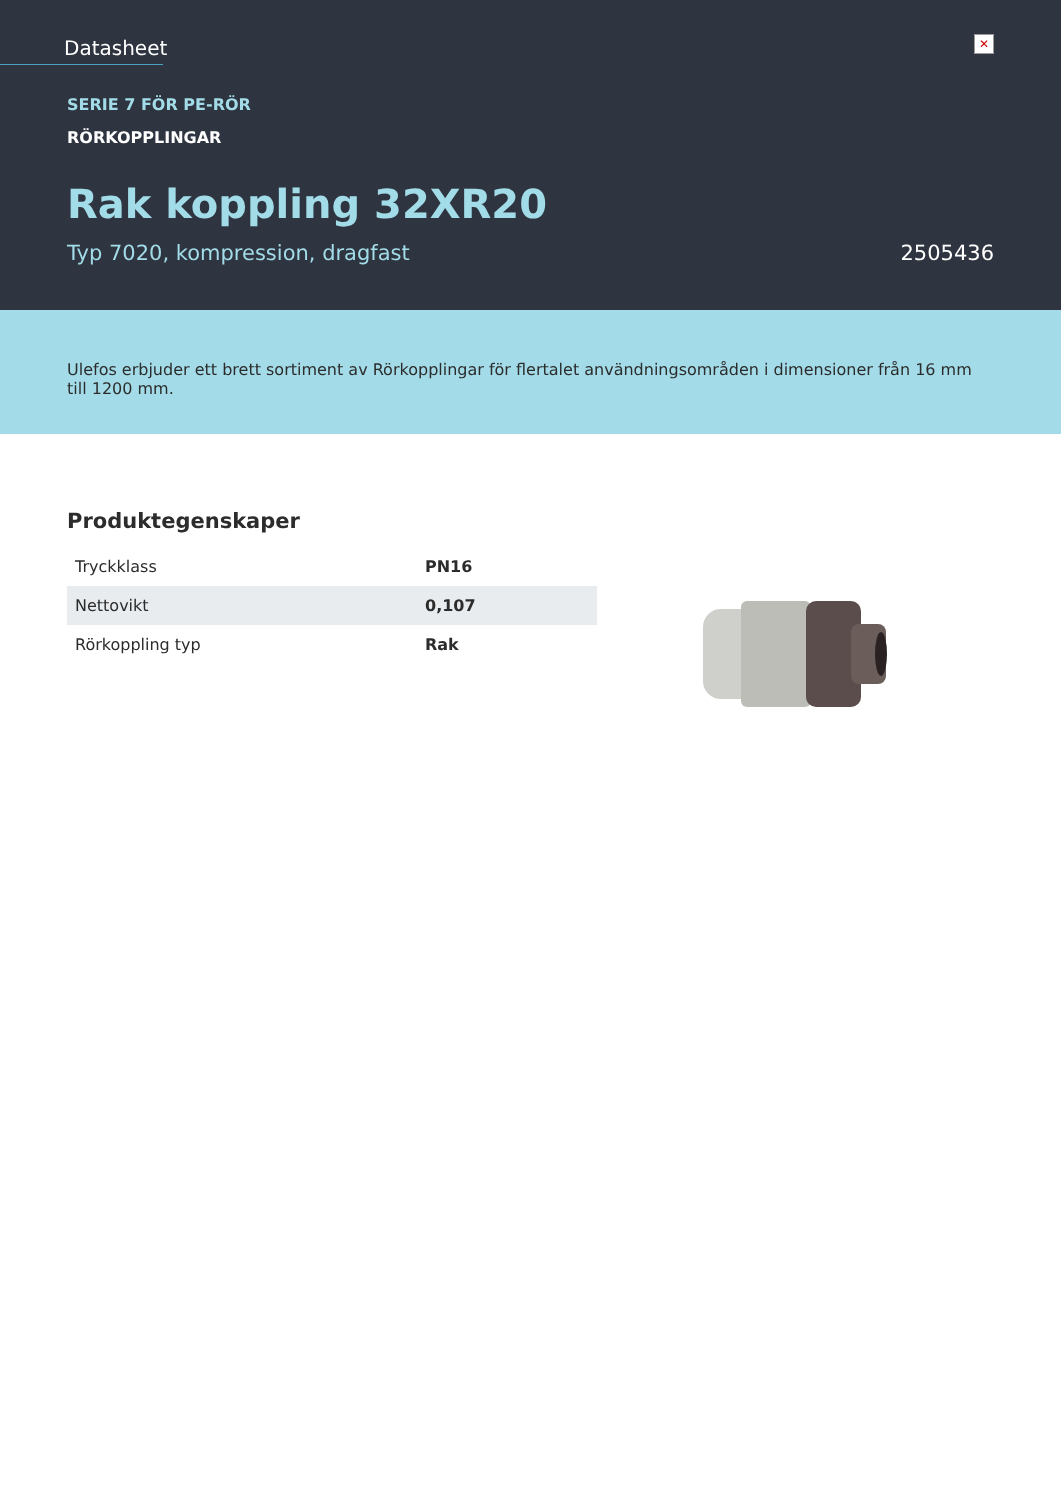Datasheet
✕
SERIE 7 FÖR PE-RÖR
RÖRKOPPLINGAR
Rak koppling 32XR20
Typ 7020, kompression, dragfast 2505436
Ulefos erbjuder ett brett sortiment av Rörkopplingar för flertalet användningsområden i dimensioner från 16 mm till 1200 mm.
Produktegenskaper
| Tryckklass | PN16 |
| Nettovikt | 0,107 |
| Rörkoppling typ | Rak |